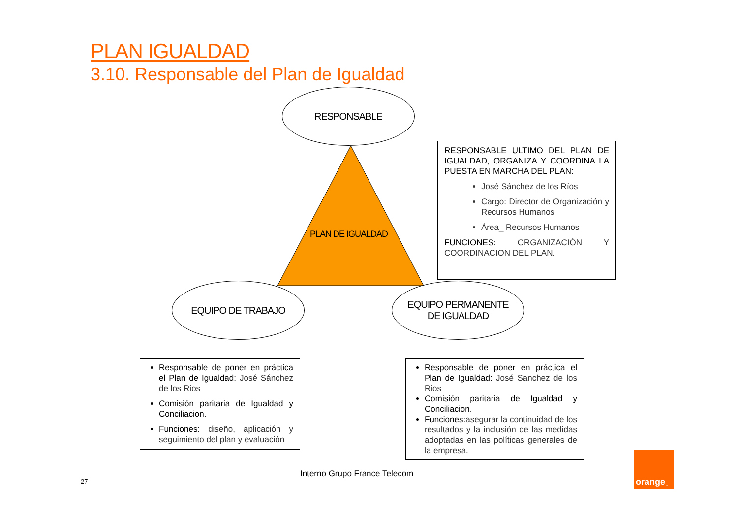PLAN IGUALDAD
3.10. Responsable del Plan de Igualdad
RESPONSABLE
PLAN DE IGUALDAD
RESPONSABLE ULTIMO DEL PLAN DE IGUALDAD, ORGANIZA Y COORDINA LA PUESTA EN MARCHA DEL PLAN:
José Sánchez de los Ríos
Cargo: Director de Organización y Recursos Humanos
Área_ Recursos Humanos
FUNCIONES: ORGANIZACIÓN Y COORDINACION DEL PLAN.
EQUIPO DE TRABAJO
EQUIPO PERMANENTE
DE IGUALDAD
Responsable de poner en práctica el Plan de Igualdad: José Sánchez de los Rios
Comisión paritaria de Igualdad y Conciliacion.
Funciones: diseño, aplicación y seguimiento del plan y evaluación
Responsable de poner en práctica el Plan de Igualdad: José Sanchez de los Rios
Comisión paritaria de Igualdad y Conciliacion.
Funciones:asegurar la continuidad de los resultados y la inclusión de las medidas adoptadas en las políticas generales de la empresa.
Interno Grupo France Telecom
27
orange<sup>™</sup>